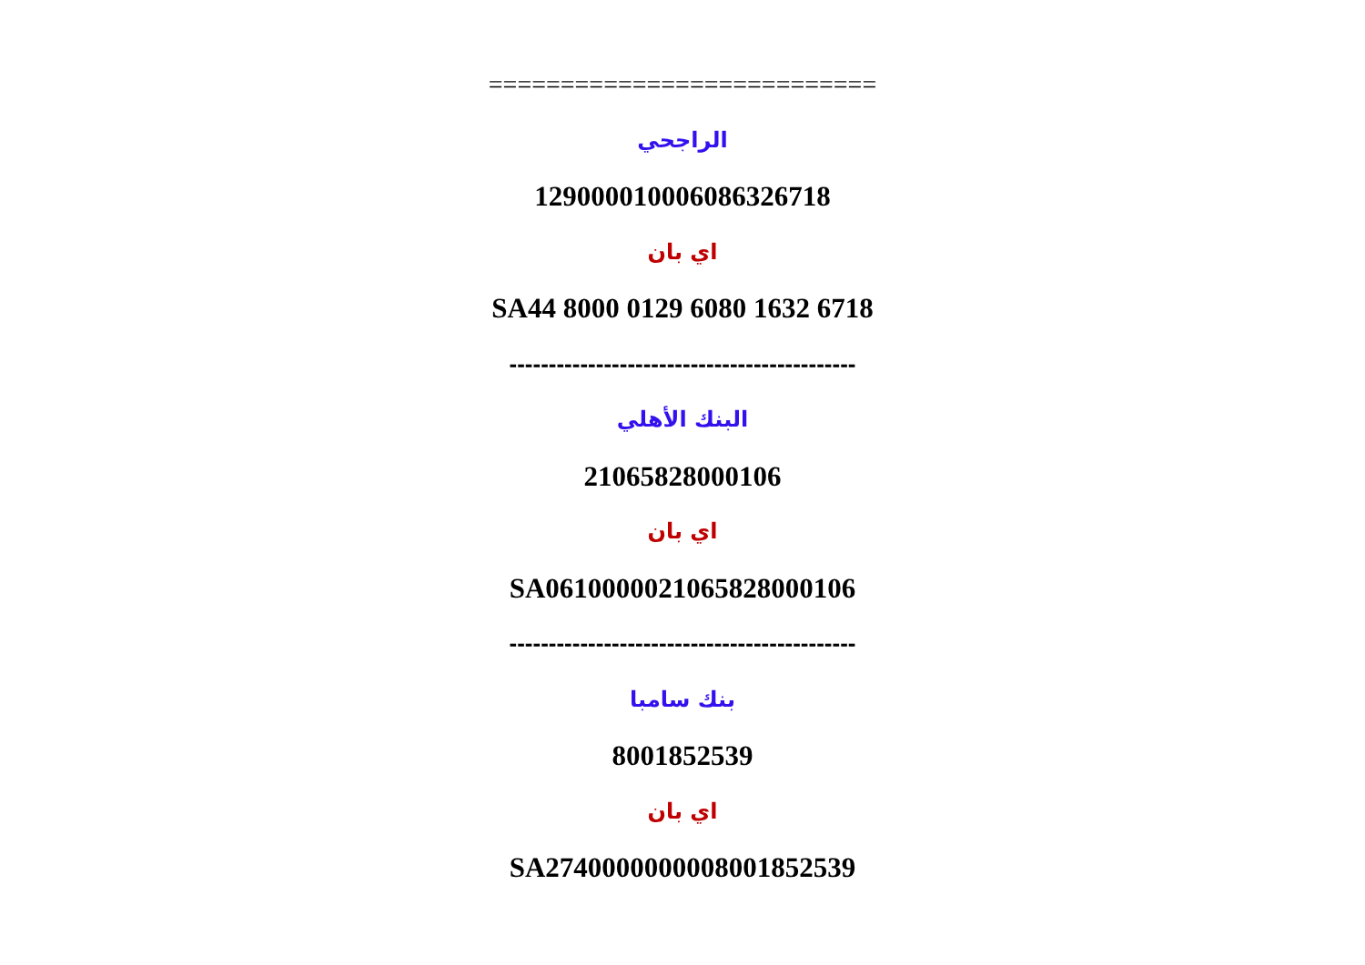===========================
الراجحي
129000010006086326718
اي بان
SA44 8000 0129 6080 1632 6718
--------------------------------------------
البنك الأهلي
21065828000106
اي بان
SA0610000021065828000106
--------------------------------------------
بنك سامبا
8001852539
اي بان
SA2740000000008001852539